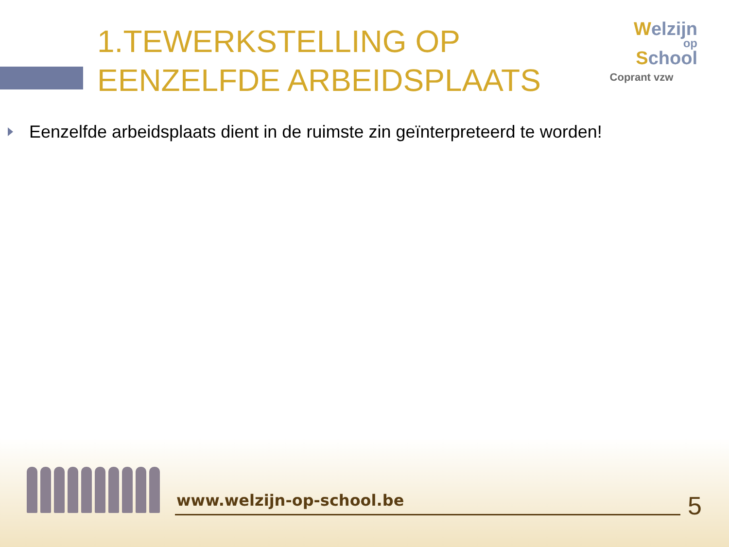1.TEWERKSTELLING OP EENZELFDE ARBEIDSPLAATS
Welzijn
op
School
Coprant vzw
Eenzelfde arbeidsplaats dient in de ruimste zin geïnterpreteerd te worden!
www.welzijn-op-school.be 5